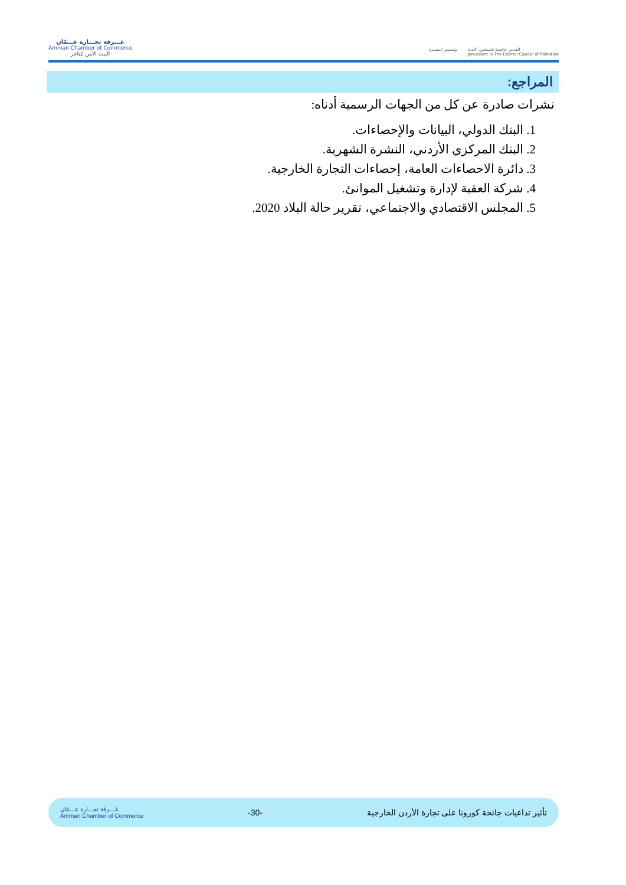غـــرفة تجـــارة عـــمّان
Amman Chamber of Commerce
البيت الآمن للتاجر
وتستمر المسيرة القدس عاصمة فلسطين الأبدية
Jerusalem Is The Eternal Capital of Palestine
المراجع:
نشرات صادرة عن كل من الجهات الرسمية أدناه:
1. البنك الدولي، البيانات والإحصاءات.
2. البنك المركزي الأردني، النشرة الشهرية.
3. دائرة الاحصاءات العامة، إحصاءات التجارة الخارجية.
4. شركة العقبة لإدارة وتشغيل الموانئ.
5. المجلس الاقتصادي والاجتماعي، تقرير حالة البلاد 2020.
تأثير تداعيات جائحة كورونا على تجارة الأردن الخارجية -30- غـــرفة تجـــارة عـــمّان
Amman Chamber of Commerce